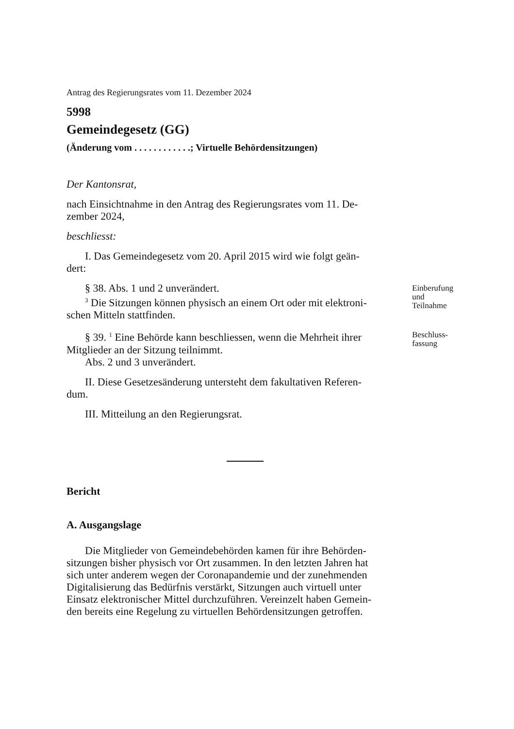Antrag des Regierungsrates vom 11. Dezember 2024
5998
Gemeindegesetz (GG)
(Änderung vom . . . . . . . . . . . .; Virtuelle Behördensitzungen)
Der Kantonsrat,
nach Einsichtnahme in den Antrag des Regierungsrates vom 11. De-
zember 2024,
beschliesst:
I. Das Gemeindegesetz vom 20. April 2015 wird wie folgt geän-
dert:
§ 38. Abs. 1 und 2 unverändert.
<sup>3</sup> Die Sitzungen können physisch an einem Ort oder mit elektroni-
schen Mitteln stattfinden.
Einberufung
und Teilnahme
§ 39. <sup>1</sup> Eine Behörde kann beschliessen, wenn die Mehrheit ihrer
Mitglieder an der Sitzung teilnimmt.
Abs. 2 und 3 unverändert.
Beschluss-
fassung
II. Diese Gesetzesänderung untersteht dem fakultativen Referen-
dum.
III. Mitteilung an den Regierungsrat.
Bericht
A. Ausgangslage
Die Mitglieder von Gemeindebehörden kamen für ihre Behörden-
sitzungen bisher physisch vor Ort zusammen. In den letzten Jahren hat
sich unter anderem wegen der Coronapandemie und der zunehmenden
Digitalisierung das Bedürfnis verstärkt, Sitzungen auch virtuell unter
Einsatz elektronischer Mittel durchzuführen. Vereinzelt haben Gemein-
den bereits eine Regelung zu virtuellen Behördensitzungen getroffen.